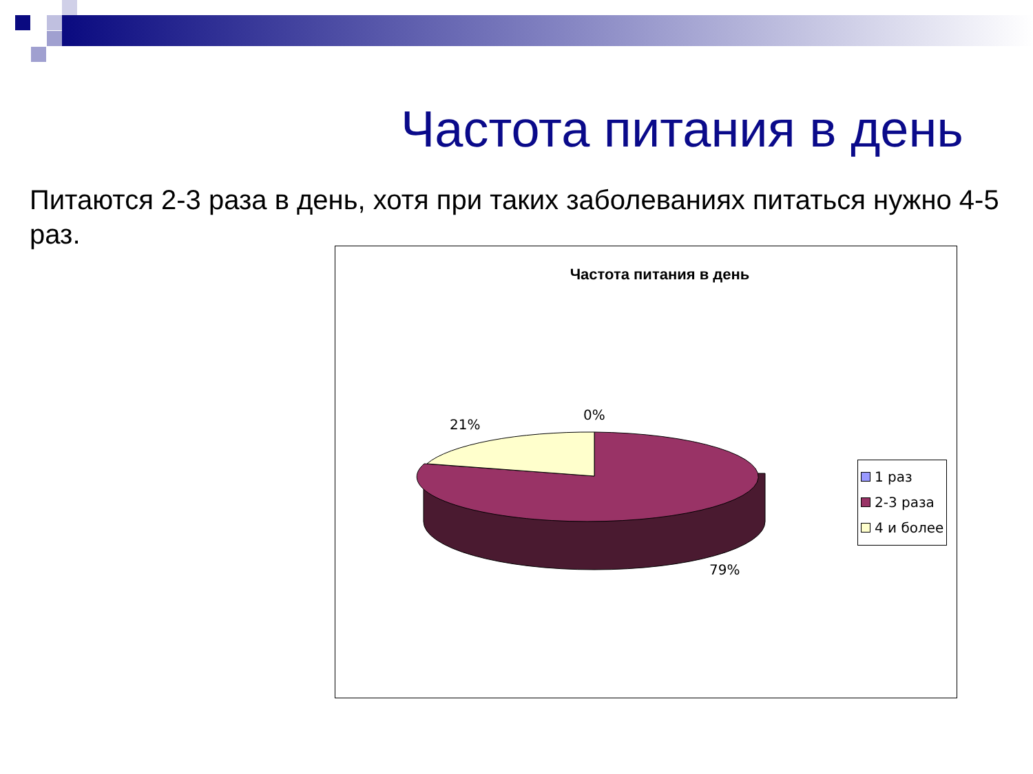Частота питания в день
Питаются 2-3 раза в день, хотя при таких заболеваниях питаться нужно 4-5 раз.
Частота питания в день
21%
0%
79%
1 раз
2-3 раза
4 и более